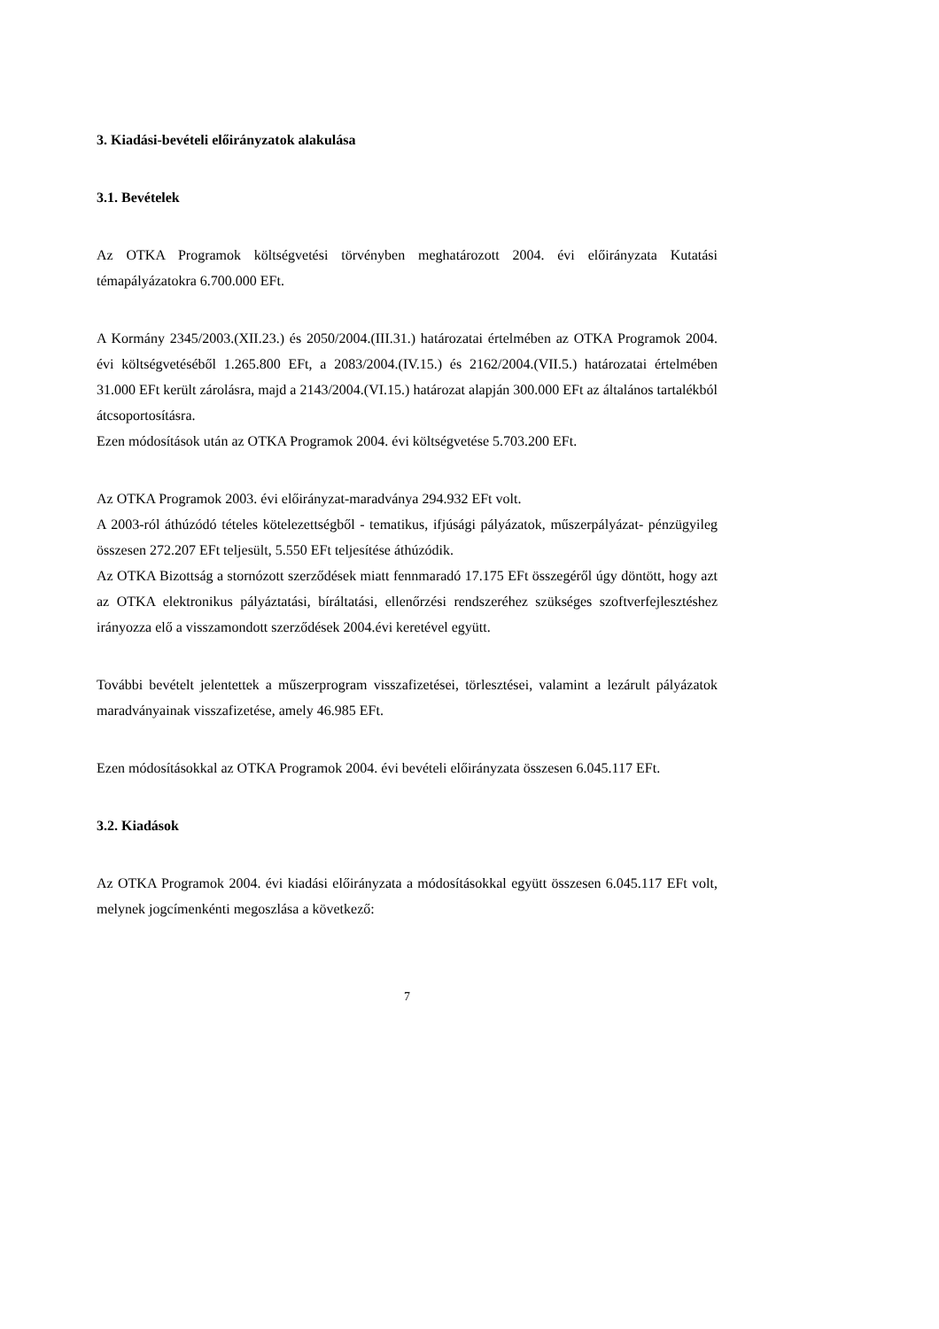3. Kiadási-bevételi előirányzatok alakulása
3.1. Bevételek
Az OTKA Programok költségvetési törvényben meghatározott 2004. évi előirányzata Kutatási témapályázatokra 6.700.000 EFt.
A Kormány 2345/2003.(XII.23.) és 2050/2004.(III.31.) határozatai értelmében az OTKA Programok 2004. évi költségvetéséből 1.265.800 EFt, a 2083/2004.(IV.15.) és 2162/2004.(VII.5.) határozatai értelmében 31.000 EFt került zárolásra, majd a 2143/2004.(VI.15.) határozat alapján 300.000 EFt az általános tartalékból átcsoportosításra.
Ezen módosítások után az OTKA Programok 2004. évi költségvetése 5.703.200 EFt.
Az OTKA Programok 2003. évi előirányzat-maradványa 294.932 EFt volt.
A 2003-ról áthúzódó tételes kötelezettségből - tematikus, ifjúsági pályázatok, műszerpályázat- pénzügyileg összesen 272.207 EFt teljesült, 5.550 EFt teljesítése áthúzódik.
Az OTKA Bizottság a stornózott szerződések miatt fennmaradó 17.175 EFt összegéről úgy döntött, hogy azt az OTKA elektronikus pályáztatási, bíráltatási, ellenőrzési rendszeréhez szükséges szoftverfejlesztéshez irányozza elő a visszamondott szerződések 2004.évi keretével együtt.
További bevételt jelentettek a műszerprogram visszafizetései, törlesztései, valamint a lezárult pályázatok maradványainak visszafizetése, amely 46.985 EFt.
Ezen módosításokkal az OTKA Programok 2004. évi bevételi előirányzata összesen 6.045.117 EFt.
3.2. Kiadások
Az OTKA Programok 2004. évi kiadási előirányzata a módosításokkal együtt összesen 6.045.117 EFt volt, melynek jogcímenkénti megoszlása a következő:
7